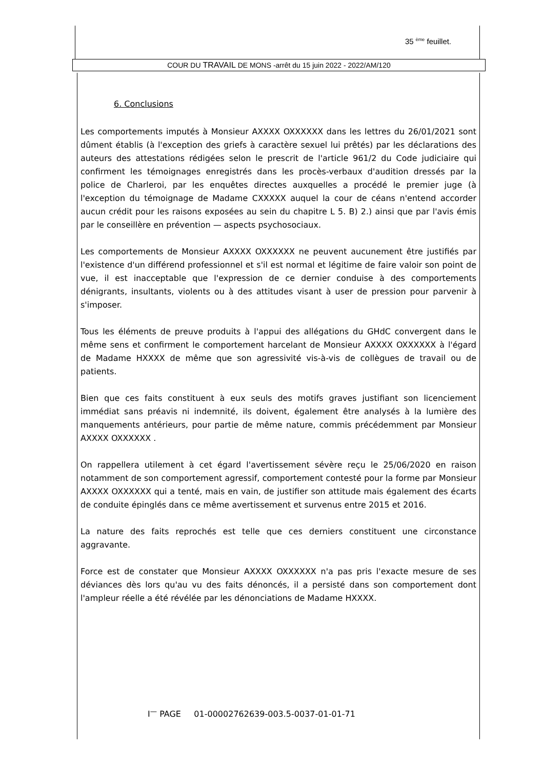35 <sup>ème</sup> feuillet.
COUR DU TRAVAIL DE MONS -arrêt du 15 juin 2022 - 2022/AM/120
6. Conclusions
Les comportements imputés à Monsieur AXXXX OXXXXXX dans les lettres du 26/01/2021 sont dûment établis (à l'exception des griefs à caractère sexuel lui prêtés) par les déclarations des auteurs des attestations rédigées selon le prescrit de l'article 961/2 du Code judiciaire qui confirment les témoignages enregistrés dans les procès-verbaux d'audition dressés par la police de Charleroi, par les enquêtes directes auxquelles a procédé le premier juge (à l'exception du témoignage de Madame CXXXXX auquel la cour de céans n'entend accorder aucun crédit pour les raisons exposées au sein du chapitre L 5. B) 2.) ainsi que par l'avis émis par le conseillère en prévention — aspects psychosociaux.
Les comportements de Monsieur AXXXX OXXXXXX ne peuvent aucunement être justifiés par l'existence d'un différend professionnel et s'il est normal et légitime de faire valoir son point de vue, il est inacceptable que l'expression de ce dernier conduise à des comportements dénigrants, insultants, violents ou à des attitudes visant à user de pression pour parvenir à s'imposer.
Tous les éléments de preuve produits à l'appui des allégations du GHdC convergent dans le même sens et confirment le comportement harcelant de Monsieur AXXXX OXXXXXX à l'égard de Madame HXXXX de même que son agressivité vis-à-vis de collègues de travail ou de patients.
Bien que ces faits constituent à eux seuls des motifs graves justifiant son licenciement immédiat sans préavis ni indemnité, ils doivent, également être analysés à la lumière des manquements antérieurs, pour partie de même nature, commis précédemment par Monsieur AXXXX OXXXXXX .
On rappellera utilement à cet égard l'avertissement sévère reçu le 25/06/2020 en raison notamment de son comportement agressif, comportement contesté pour la forme par Monsieur AXXXX OXXXXXX qui a tenté, mais en vain, de justifier son attitude mais également des écarts de conduite épinglés dans ce même avertissement et survenus entre 2015 et 2016.
La nature des faits reprochés est telle que ces derniers constituent une circonstance aggravante.
Force est de constater que Monsieur AXXXX OXXXXXX n'a pas pris l'exacte mesure de ses déviances dès lors qu'au vu des faits dénoncés, il a persisté dans son comportement dont l'ampleur réelle a été révélée par les dénonciations de Madame HXXXX.
I<sup>—</sup> PAGE 01-00002762639-003.5-0037-01-01-71